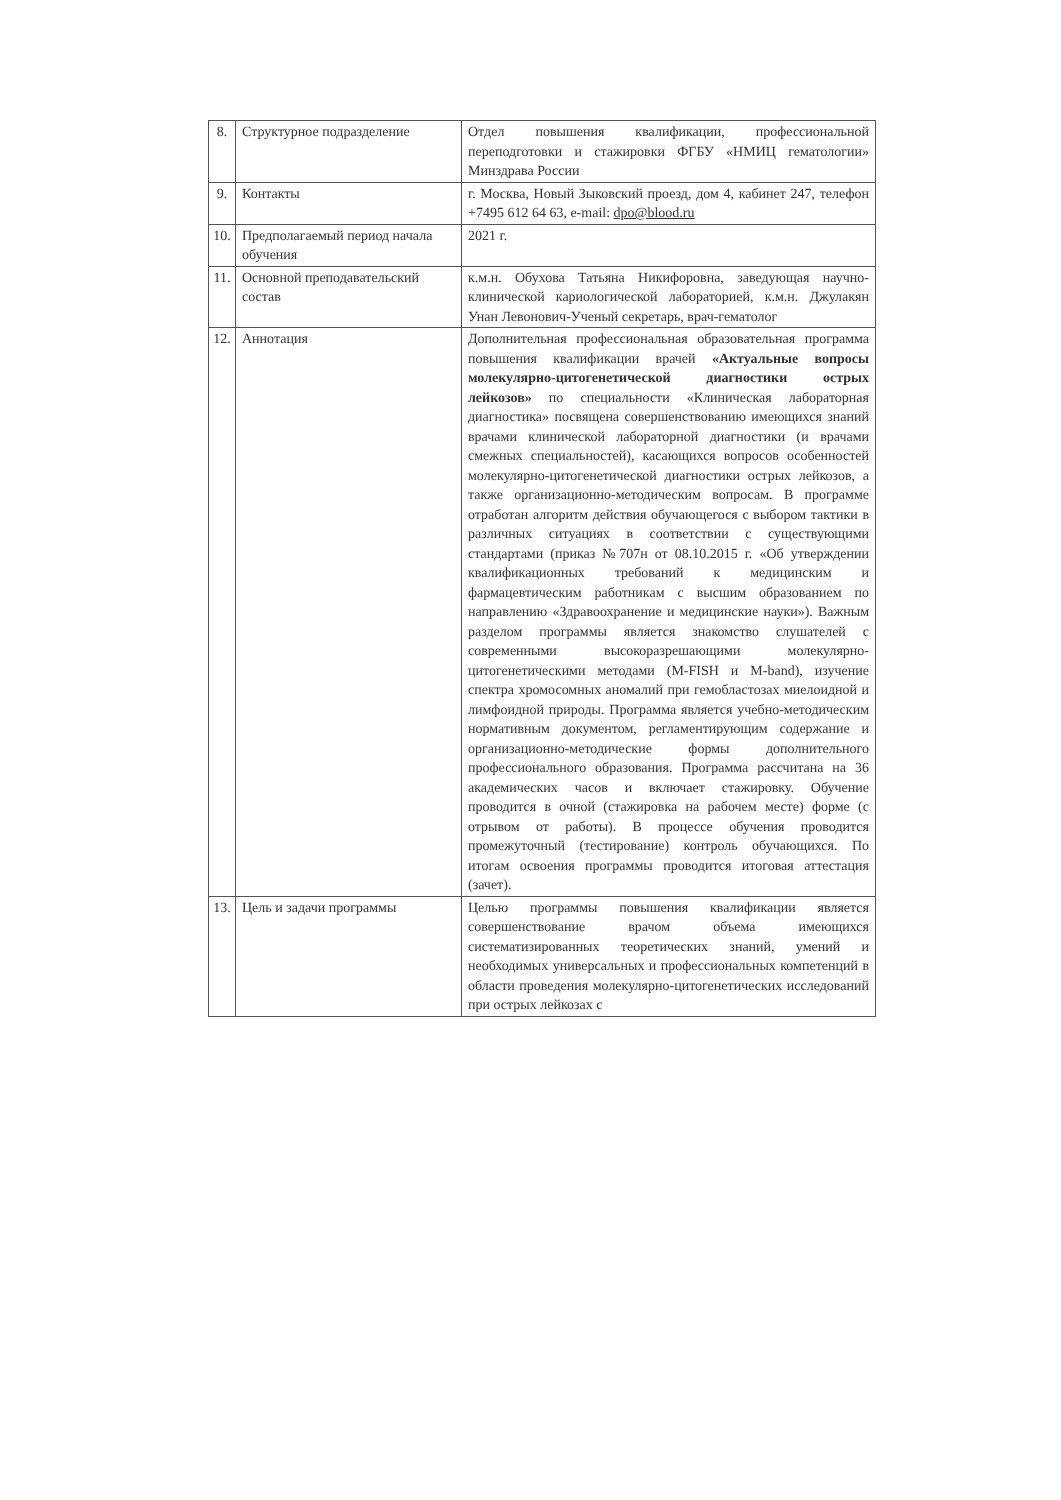| 8. | Структурное подразделение | Отдел повышения квалификации, профессиональной переподготовки и стажировки ФГБУ «НМИЦ гематологии» Минздрава России |
| 9. | Контакты | г. Москва, Новый Зыковский проезд, дом 4, кабинет 247, телефон +7495 612 64 63, e-mail: dpo@blood.ru |
| 10. | Предполагаемый период начала обучения | 2021 г. |
| 11. | Основной преподавательский состав | к.м.н. Обухова Татьяна Никифоровна, заведующая научно-клинической кариологической лабораторией, к.м.н. Джулакян Унан Левонович-Ученый секретарь, врач-гематолог |
| 12. | Аннотация | Дополнительная профессиональная образовательная программа повышения квалификации врачей «Актуальные вопросы молекулярно-цитогенетической диагностики острых лейкозов» по специальности «Клиническая лабораторная диагностика» посвящена совершенствованию имеющихся знаний врачами клинической лабораторной диагностики (и врачами смежных специальностей), касающихся вопросов особенностей молекулярно-цитогенетической диагностики острых лейкозов, а также организационно-методическим вопросам. В программе отработан алгоритм действия обучающегося с выбором тактики в различных ситуациях в соответствии с существующими стандартами (приказ №707н от 08.10.2015 г. «Об утверждении квалификационных требований к медицинским и фармацевтическим работникам с высшим образованием по направлению «Здравоохранение и медицинские науки»). Важным разделом программы является знакомство слушателей с современными высокоразрешающими молекулярно-цитогенетическими методами (M-FISH и M-band), изучение спектра хромосомных аномалий при гемобластозах миелоидной и лимфоидной природы. Программа является учебно-методическим нормативным документом, регламентирующим содержание и организационно-методические формы дополнительного профессионального образования. Программа рассчитана на 36 академических часов и включает стажировку. Обучение проводится в очной (стажировка на рабочем месте) форме (с отрывом от работы). В процессе обучения проводится промежуточный (тестирование) контроль обучающихся. По итогам освоения программы проводится итоговая аттестация (зачет). |
| 13. | Цель и задачи программы | Целью программы повышения квалификации является совершенствование врачом объема имеющихся систематизированных теоретических знаний, умений и необходимых универсальных и профессиональных компетенций в области проведения молекулярно-цитогенетических исследований при острых лейкозах с |